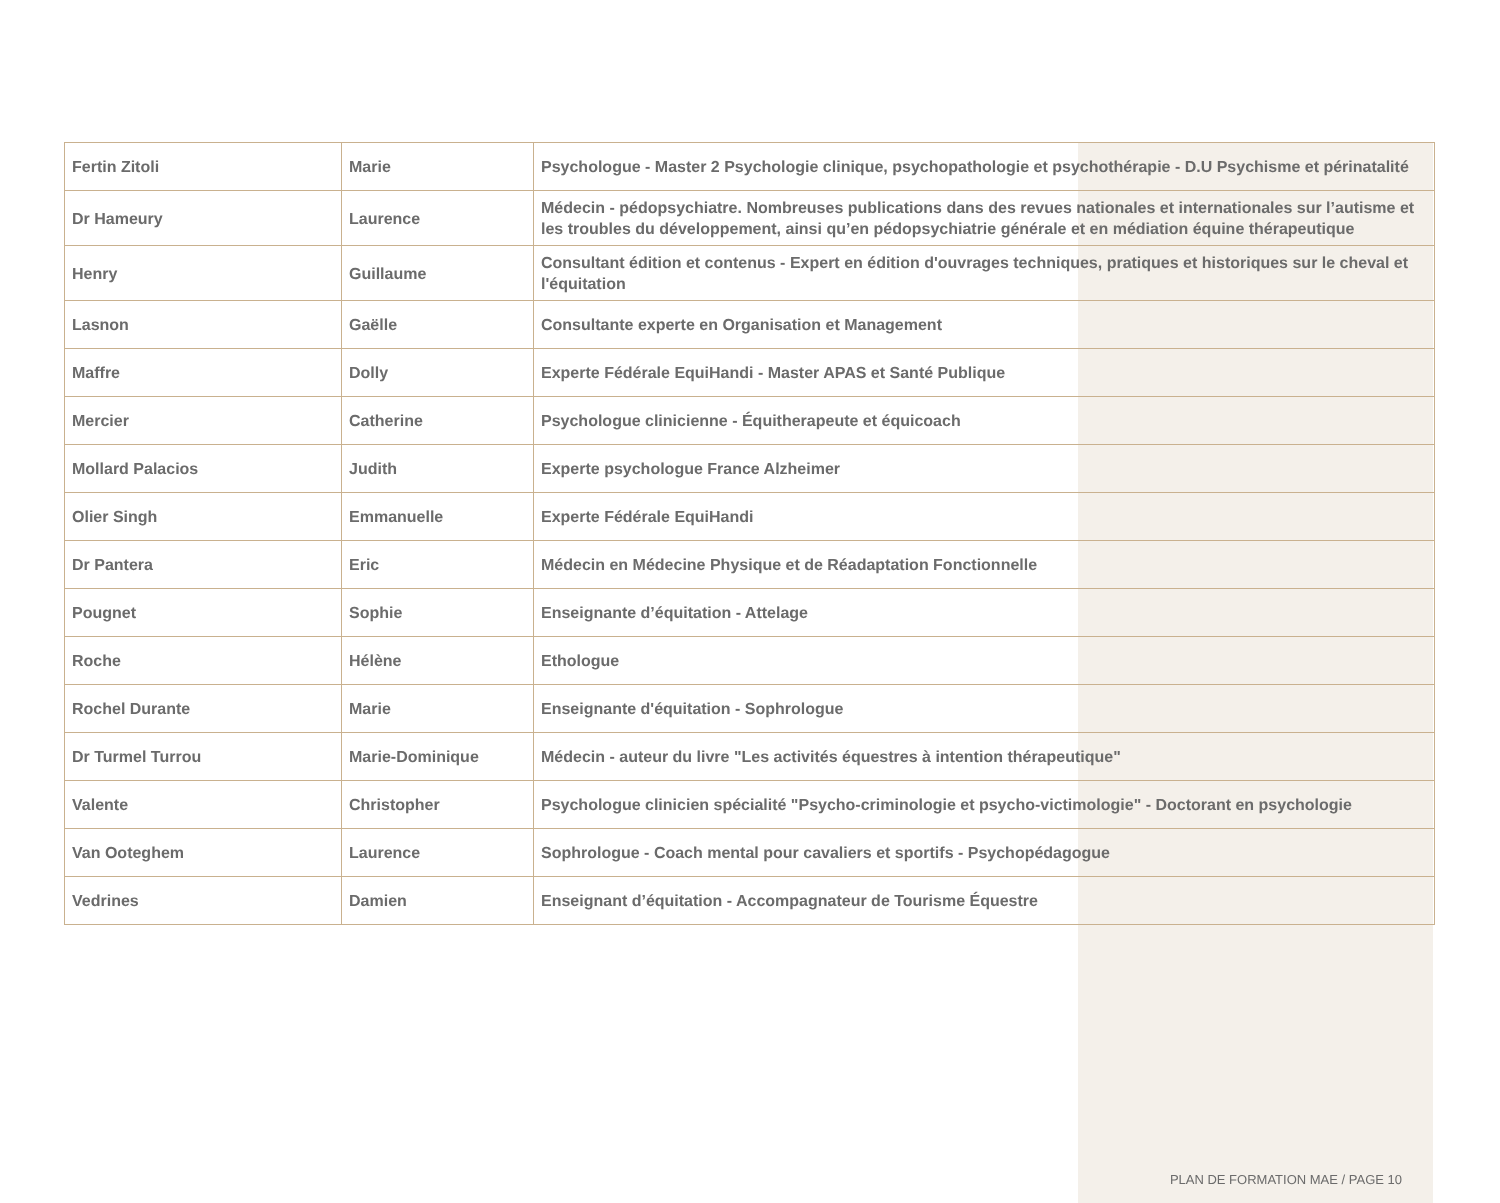| Fertin Zitoli | Marie | Psychologue - Master 2 Psychologie clinique, psychopathologie et psychothérapie - D.U Psychisme et périnatalité |
| Dr Hameury | Laurence | Médecin - pédopsychiatre. Nombreuses publications dans des revues nationales et internationales sur l’autisme et les troubles du développement, ainsi qu’en pédopsychiatrie générale et en médiation équine thérapeutique |
| Henry | Guillaume | Consultant édition et contenus - Expert en édition d'ouvrages techniques, pratiques et historiques sur le cheval et l'équitation |
| Lasnon | Gaëlle | Consultante experte en Organisation et Management |
| Maffre | Dolly | Experte Fédérale EquiHandi - Master APAS et Santé Publique |
| Mercier | Catherine | Psychologue clinicienne - Équitherapeute et équicoach |
| Mollard Palacios | Judith | Experte psychologue France Alzheimer |
| Olier Singh | Emmanuelle | Experte Fédérale EquiHandi |
| Dr Pantera | Eric | Médecin en Médecine Physique et de Réadaptation Fonctionnelle |
| Pougnet | Sophie | Enseignante d’équitation - Attelage |
| Roche | Hélène | Ethologue |
| Rochel Durante | Marie | Enseignante d'équitation - Sophrologue |
| Dr Turmel Turrou | Marie-Dominique | Médecin - auteur du livre "Les activités équestres à intention thérapeutique" |
| Valente | Christopher | Psychologue clinicien spécialité "Psycho-criminologie et psycho-victimologie" - Doctorant en psychologie |
| Van Ooteghem | Laurence | Sophrologue - Coach mental pour cavaliers et sportifs - Psychopédagogue |
| Vedrines | Damien | Enseignant d’équitation - Accompagnateur de Tourisme Équestre |
PLAN DE FORMATION MAE / PAGE 10